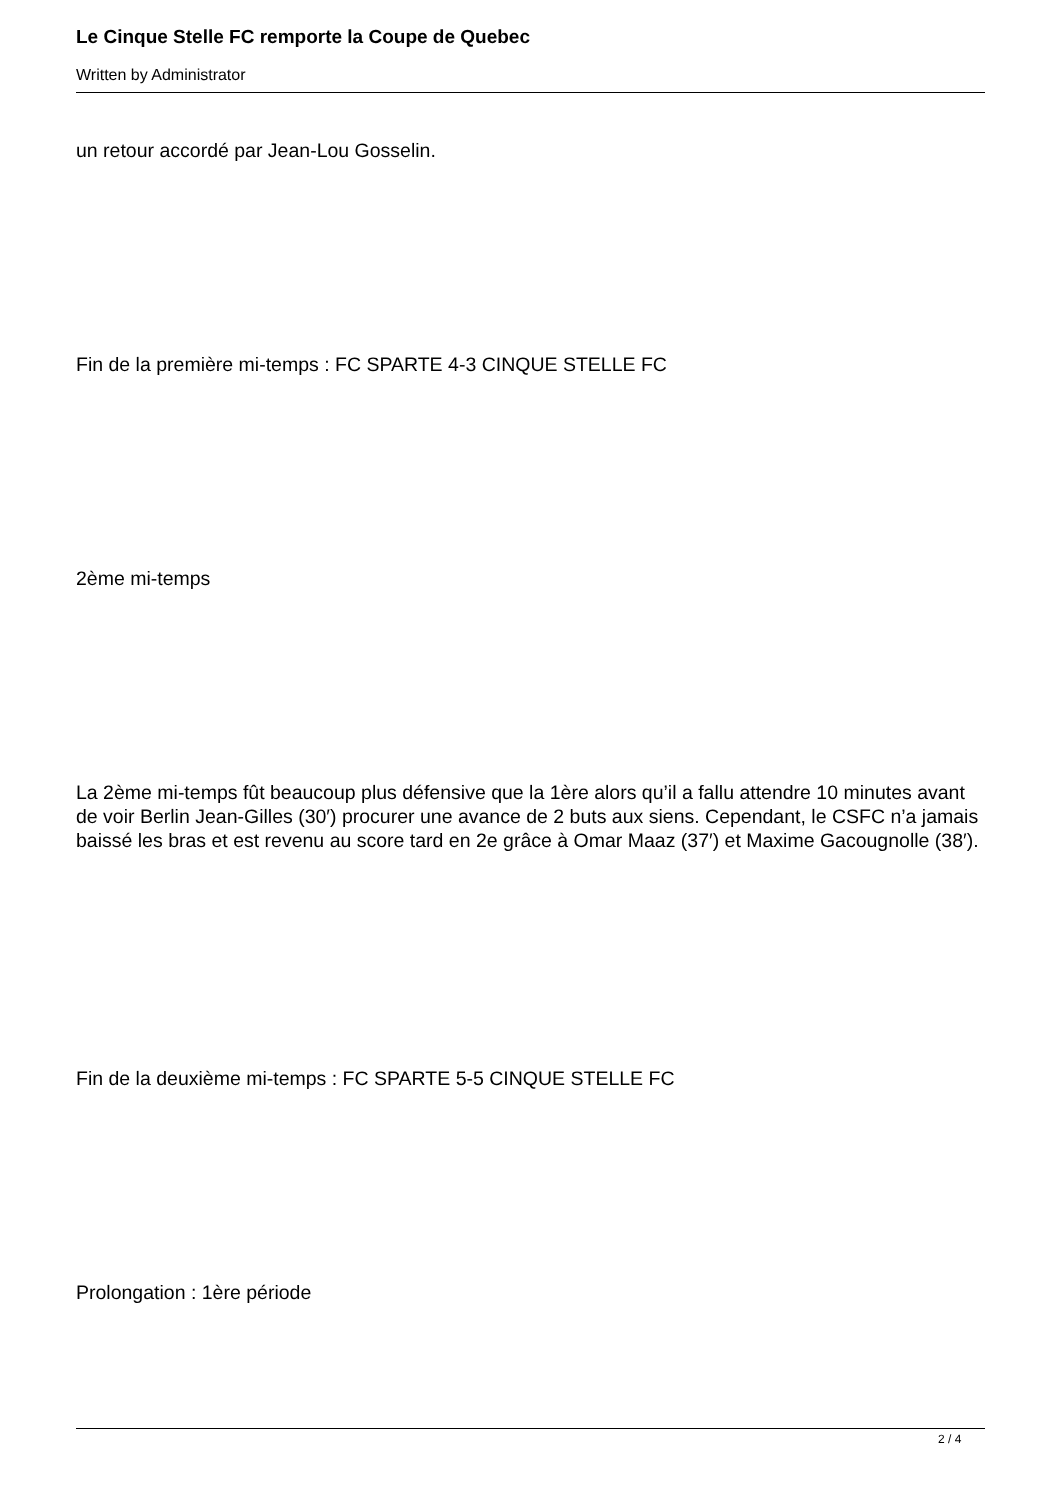Le Cinque Stelle FC remporte la Coupe de Quebec
Written by Administrator
un retour accordé par Jean-Lou Gosselin.
Fin de la première mi-temps : FC SPARTE 4-3 CINQUE STELLE FC
2ème mi-temps
La 2ème mi-temps fût beaucoup plus défensive que la 1ère alors qu’il a fallu attendre 10 minutes avant de voir Berlin Jean-Gilles (30′) procurer une avance de 2 buts aux siens. Cependant, le CSFC n’a jamais baissé les bras et est revenu au score tard en 2e grâce à Omar Maaz (37′) et Maxime Gacougnolle (38′).
Fin de la deuxième mi-temps : FC SPARTE 5-5 CINQUE STELLE FC
Prolongation : 1ère période
2 / 4